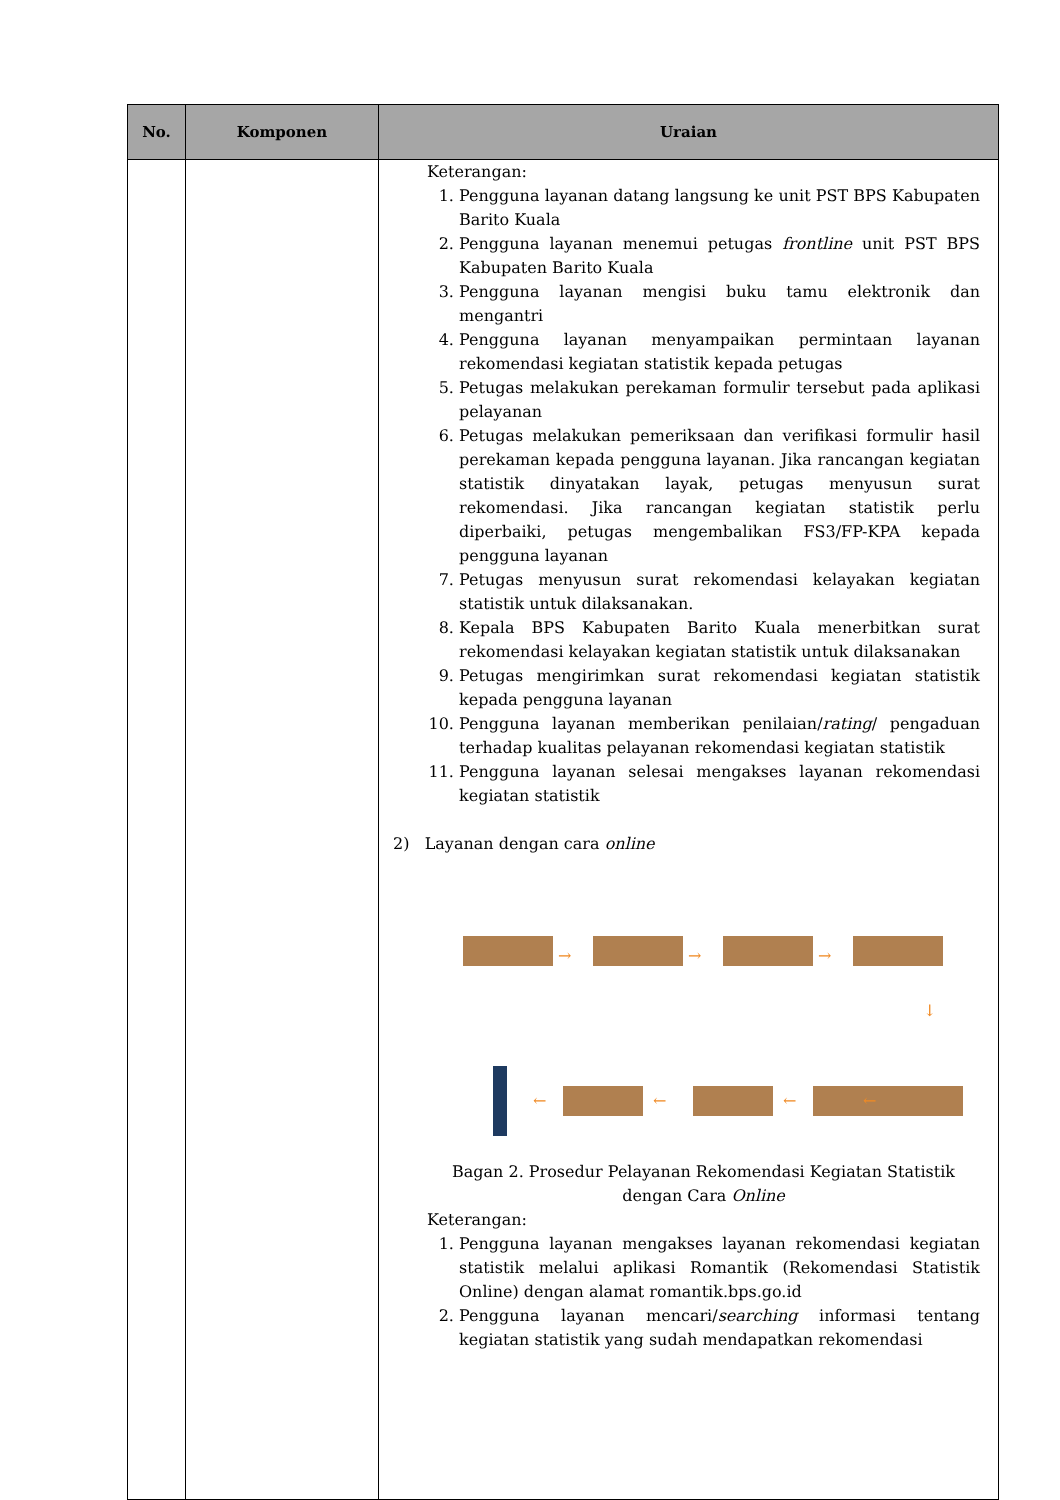| No. | Komponen | Uraian |
| --- | --- | --- |
| | | Keterangan: 1. Pengguna layanan datang langsung ke unit PST BPS Kabupaten Barito Kuala 2. Pengguna layanan menemui petugas frontline unit PST BPS Kabupaten Barito Kuala 3. Pengguna layanan mengisi buku tamu elektronik dan mengantri 4. Pengguna layanan menyampaikan permintaan layanan rekomendasi kegiatan statistik kepada petugas 5. Petugas melakukan perekaman formulir tersebut pada aplikasi pelayanan 6. Petugas melakukan pemeriksaan dan verifikasi formulir hasil perekaman kepada pengguna layanan. Jika rancangan kegiatan statistik dinyatakan layak, petugas menyusun surat rekomendasi. Jika rancangan kegiatan statistik perlu diperbaiki, petugas mengembalikan FS3/FP-KPA kepada pengguna layanan 7. Petugas menyusun surat rekomendasi kelayakan kegiatan statistik untuk dilaksanakan. 8. Kepala BPS Kabupaten Barito Kuala menerbitkan surat rekomendasi kelayakan kegiatan statistik untuk dilaksanakan 9. Petugas mengirimkan surat rekomendasi kegiatan statistik kepada pengguna layanan 10. Pengguna layanan memberikan penilaian/ rating / pengaduan terhadap kualitas pelayanan rekomendasi kegiatan statistik 11. Pengguna layanan selesai mengakses layanan rekomendasi kegiatan statistik 2) Layanan dengan cara online → → → ↓ ← ← ← ← Bagan 2. Prosedur Pelayanan Rekomendasi Kegiatan Statistik dengan Cara Online Keterangan: 1. Pengguna layanan mengakses layanan rekomendasi kegiatan statistik melalui aplikasi Romantik (Rekomendasi Statistik Online) dengan alamat romantik.bps.go.id 2. Pengguna layanan mencari/ searching informasi tentang kegiatan statistik yang sudah mendapatkan rekomendasi |